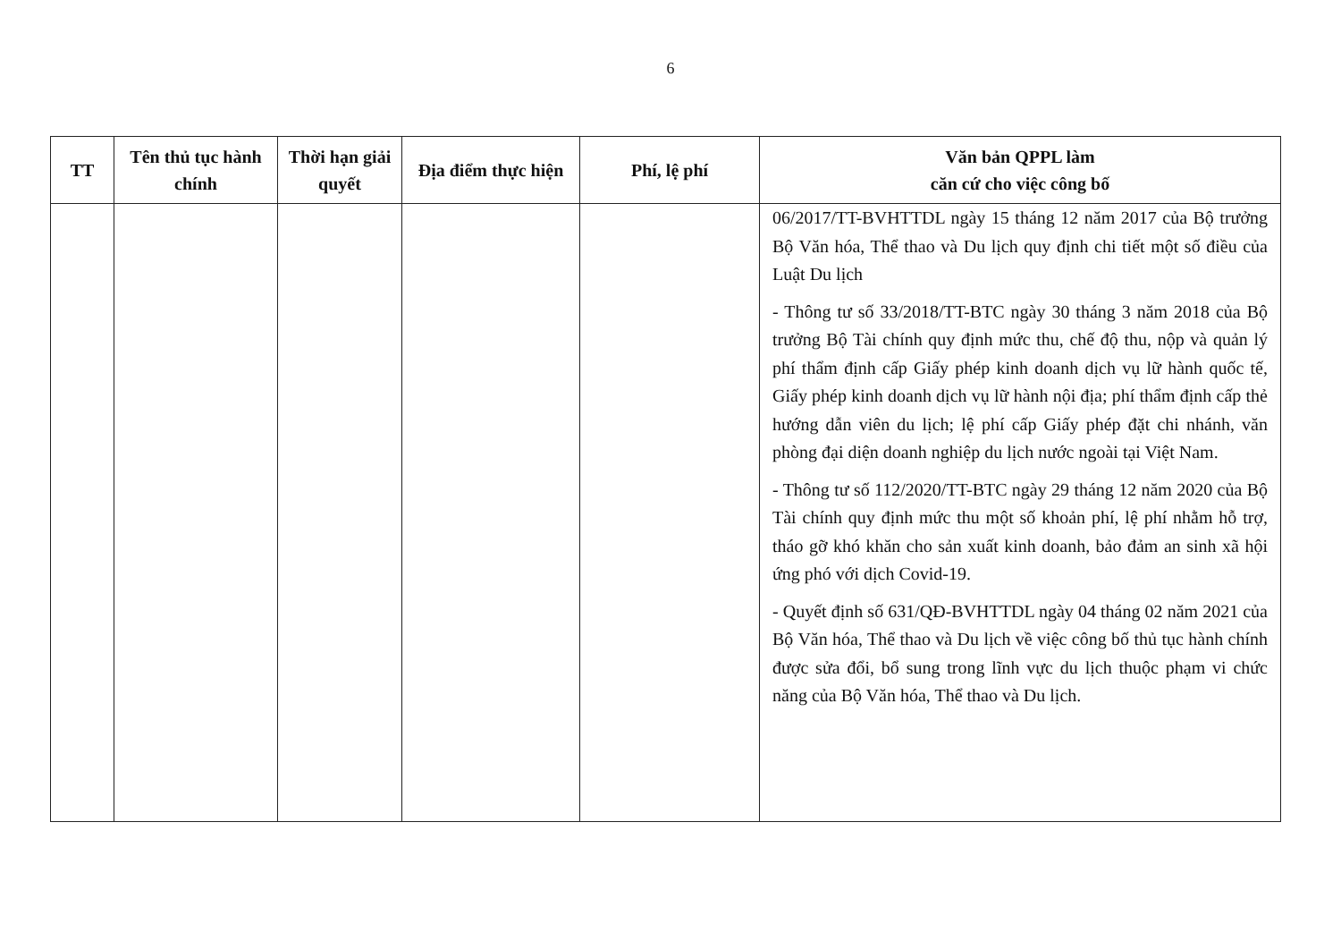6
| TT | Tên thủ tục hành chính | Thời hạn giải quyết | Địa điểm thực hiện | Phí, lệ phí | Văn bản QPPL làm căn cứ cho việc công bố |
| --- | --- | --- | --- | --- | --- |
| | | | | | 06/2017/TT-BVHTTDL ngày 15 tháng 12 năm 2017 của Bộ trưởng Bộ Văn hóa, Thể thao và Du lịch quy định chi tiết một số điều của Luật Du lịch - Thông tư số 33/2018/TT-BTC ngày 30 tháng 3 năm 2018 của Bộ trưởng Bộ Tài chính quy định mức thu, chế độ thu, nộp và quản lý phí thẩm định cấp Giấy phép kinh doanh dịch vụ lữ hành quốc tế, Giấy phép kinh doanh dịch vụ lữ hành nội địa; phí thẩm định cấp thẻ hướng dẫn viên du lịch; lệ phí cấp Giấy phép đặt chi nhánh, văn phòng đại diện doanh nghiệp du lịch nước ngoài tại Việt Nam. - Thông tư số 112/2020/TT-BTC ngày 29 tháng 12 năm 2020 của Bộ Tài chính quy định mức thu một số khoản phí, lệ phí nhằm hỗ trợ, tháo gỡ khó khăn cho sản xuất kinh doanh, bảo đảm an sinh xã hội ứng phó với dịch Covid-19. - Quyết định số 631/QĐ-BVHTTDL ngày 04 tháng 02 năm 2021 của Bộ Văn hóa, Thể thao và Du lịch về việc công bố thủ tục hành chính được sửa đổi, bổ sung trong lĩnh vực du lịch thuộc phạm vi chức năng của Bộ Văn hóa, Thể thao và Du lịch. |